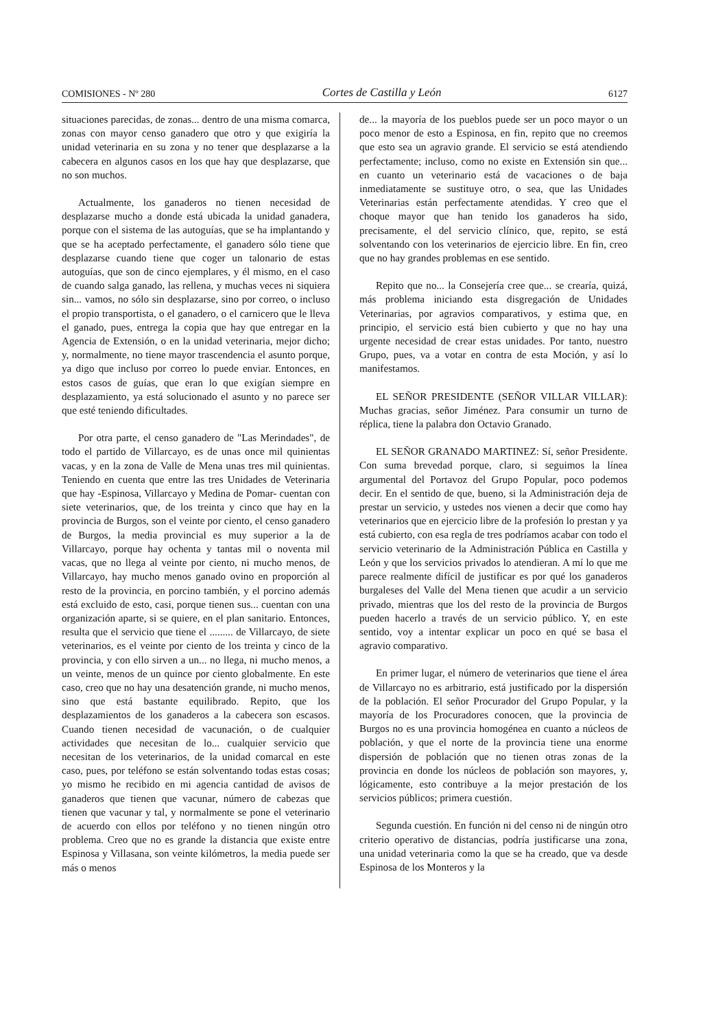COMISIONES - Nº 280 Cortes de Castilla y León 6127
situaciones parecidas, de zonas... dentro de una misma comarca, zonas con mayor censo ganadero que otro y que exigiría la unidad veterinaria en su zona y no tener que desplazarse a la cabecera en algunos casos en los que hay que desplazarse, que no son muchos.
Actualmente, los ganaderos no tienen necesidad de desplazarse mucho a donde está ubicada la unidad ganadera, porque con el sistema de las autoguías, que se ha implantando y que se ha aceptado perfectamente, el ganadero sólo tiene que desplazarse cuando tiene que coger un talonario de estas autoguías, que son de cinco ejemplares, y él mismo, en el caso de cuando salga ganado, las rellena, y muchas veces ni siquiera sin... vamos, no sólo sin desplazarse, sino por correo, o incluso el propio transportista, o el ganadero, o el carnicero que le lleva el ganado, pues, entrega la copia que hay que entregar en la Agencia de Extensión, o en la unidad veterinaria, mejor dicho; y, normalmente, no tiene mayor trascendencia el asunto porque, ya digo que incluso por correo lo puede enviar. Entonces, en estos casos de guías, que eran lo que exigían siempre en desplazamiento, ya está solucionado el asunto y no parece ser que esté teniendo dificultades.
Por otra parte, el censo ganadero de "Las Merindades", de todo el partido de Villarcayo, es de unas once mil quinientas vacas, y en la zona de Valle de Mena unas tres mil quinientas. Teniendo en cuenta que entre las tres Unidades de Veterinaria que hay -Espinosa, Villarcayo y Medina de Pomar- cuentan con siete veterinarios, que, de los treinta y cinco que hay en la provincia de Burgos, son el veinte por ciento, el censo ganadero de Burgos, la media provincial es muy superior a la de Villarcayo, porque hay ochenta y tantas mil o noventa mil vacas, que no llega al veinte por ciento, ni mucho menos, de Villarcayo, hay mucho menos ganado ovino en proporción al resto de la provincia, en porcino también, y el porcino además está excluido de esto, casi, porque tienen sus... cuentan con una organización aparte, si se quiere, en el plan sanitario. Entonces, resulta que el servicio que tiene el ......... de Villarcayo, de siete veterinarios, es el veinte por ciento de los treinta y cinco de la provincia, y con ello sirven a un... no llega, ni mucho menos, a un veinte, menos de un quince por ciento globalmente. En este caso, creo que no hay una desatención grande, ni mucho menos, sino que está bastante equilibrado. Repito, que los desplazamientos de los ganaderos a la cabecera son escasos. Cuando tienen necesidad de vacunación, o de cualquier actividades que necesitan de lo... cualquier servicio que necesitan de los veterinarios, de la unidad comarcal en este caso, pues, por teléfono se están solventando todas estas cosas; yo mismo he recibido en mi agencia cantidad de avisos de ganaderos que tienen que vacunar, número de cabezas que tienen que vacunar y tal, y normalmente se pone el veterinario de acuerdo con ellos por teléfono y no tienen ningún otro problema. Creo que no es grande la distancia que existe entre Espinosa y Villasana, son veinte kilómetros, la media puede ser más o menos
de... la mayoría de los pueblos puede ser un poco mayor o un poco menor de esto a Espinosa, en fin, repito que no creemos que esto sea un agravio grande. El servicio se está atendiendo perfectamente; incluso, como no existe en Extensión sin que... en cuanto un veterinario está de vacaciones o de baja inmediatamente se sustituye otro, o sea, que las Unidades Veterinarias están perfectamente atendidas. Y creo que el choque mayor que han tenido los ganaderos ha sido, precisamente, el del servicio clínico, que, repito, se está solventando con los veterinarios de ejercicio libre. En fin, creo que no hay grandes problemas en ese sentido.
Repito que no... la Consejería cree que... se crearía, quizá, más problema iniciando esta disgregación de Unidades Veterinarias, por agravios comparativos, y estima que, en principio, el servicio está bien cubierto y que no hay una urgente necesidad de crear estas unidades. Por tanto, nuestro Grupo, pues, va a votar en contra de esta Moción, y así lo manifestamos.
EL SEÑOR PRESIDENTE (SEÑOR VILLAR VILLAR): Muchas gracias, señor Jiménez. Para consumir un turno de réplica, tiene la palabra don Octavio Granado.
EL SEÑOR GRANADO MARTINEZ: Sí, señor Presidente. Con suma brevedad porque, claro, si seguimos la línea argumental del Portavoz del Grupo Popular, poco podemos decir. En el sentido de que, bueno, si la Administración deja de prestar un servicio, y ustedes nos vienen a decir que como hay veterinarios que en ejercicio libre de la profesión lo prestan y ya está cubierto, con esa regla de tres podríamos acabar con todo el servicio veterinario de la Administración Pública en Castilla y León y que los servicios privados lo atendieran. A mí lo que me parece realmente difícil de justificar es por qué los ganaderos burgaleses del Valle del Mena tienen que acudir a un servicio privado, mientras que los del resto de la provincia de Burgos pueden hacerlo a través de un servicio público. Y, en este sentido, voy a intentar explicar un poco en qué se basa el agravio comparativo.
En primer lugar, el número de veterinarios que tiene el área de Villarcayo no es arbitrario, está justificado por la dispersión de la población. El señor Procurador del Grupo Popular, y la mayoría de los Procuradores conocen, que la provincia de Burgos no es una provincia homogénea en cuanto a núcleos de población, y que el norte de la provincia tiene una enorme dispersión de población que no tienen otras zonas de la provincia en donde los núcleos de población son mayores, y, lógicamente, esto contribuye a la mejor prestación de los servicios públicos; primera cuestión.
Segunda cuestión. En función ni del censo ni de ningún otro criterio operativo de distancias, podría justificarse una zona, una unidad veterinaria como la que se ha creado, que va desde Espinosa de los Monteros y la